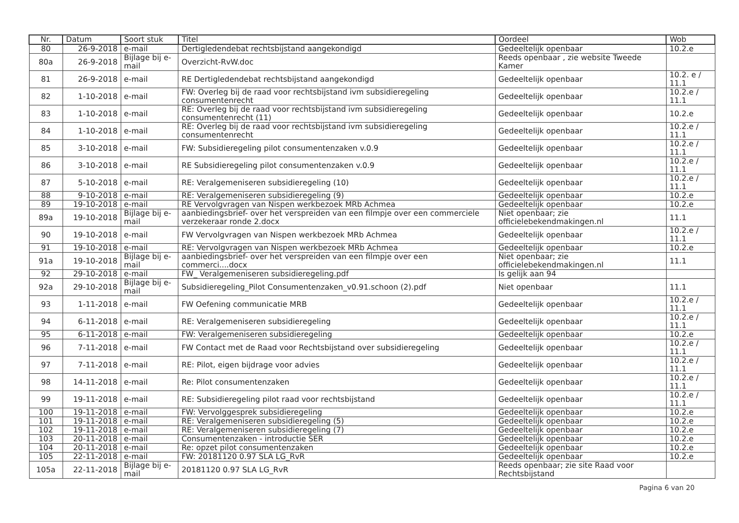| Nr. | Datum | Soort stuk | Titel | Oordeel | Wob |
| --- | --- | --- | --- | --- | --- |
| 80 | 26-9-2018 | e-mail | Dertigledendebat rechtsbijstand aangekondigd | Gedeeltelijk openbaar | 10.2.e |
| 80a | 26-9-2018 | Bijlage bij e-mail | Overzicht-RvW.doc | Reeds openbaar , zie website Tweede Kamer | |
| 81 | 26-9-2018 | e-mail | RE Dertigledendebat rechtsbijstand aangekondigd | Gedeeltelijk openbaar | 10.2. e / 11.1 |
| 82 | 1-10-2018 | e-mail | FW: Overleg bij de raad voor rechtsbijstand ivm subsidieregeling consumentenrecht | Gedeeltelijk openbaar | 10.2.e / 11.1 |
| 83 | 1-10-2018 | e-mail | RE: Overleg bij de raad voor rechtsbijstand ivm subsidieregeling consumentenrecht (11) | Gedeeltelijk openbaar | 10.2.e |
| 84 | 1-10-2018 | e-mail | RE: Overleg bij de raad voor rechtsbijstand ivm subsidieregeling consumentenrecht | Gedeeltelijk openbaar | 10.2.e / 11.1 |
| 85 | 3-10-2018 | e-mail | FW: Subsidieregeling pilot consumentenzaken v.0.9 | Gedeeltelijk openbaar | 10.2.e / 11.1 |
| 86 | 3-10-2018 | e-mail | RE Subsidieregeling pilot consumentenzaken v.0.9 | Gedeeltelijk openbaar | 10.2.e / 11.1 |
| 87 | 5-10-2018 | e-mail | RE: Veralgemeniseren subsidieregeling (10) | Gedeeltelijk openbaar | 10.2.e / 11.1 |
| 88 | 9-10-2018 | e-mail | RE: Veralgemeniseren subsidieregeling (9) | Gedeeltelijk openbaar | 10.2.e |
| 89 | 19-10-2018 | e-mail | RE Vervolgvragen van Nispen werkbezoek MRb Achmea | Gedeeltelijk openbaar | 10.2.e |
| 89a | 19-10-2018 | Bijlage bij e-mail | aanbiedingsbrief- over het verspreiden van een filmpje over een commerciele verzekeraar ronde 2.docx | Niet openbaar; zie officielebekendmakingen.nl | 11.1 |
| 90 | 19-10-2018 | e-mail | FW Vervolgvragen van Nispen werkbezoek MRb Achmea | Gedeeltelijk openbaar | 10.2.e / 11.1 |
| 91 | 19-10-2018 | e-mail | RE: Vervolgvragen van Nispen werkbezoek MRb Achmea | Gedeeltelijk openbaar | 10.2.e |
| 91a | 19-10-2018 | Bijlage bij e-mail | aanbiedingsbrief- over het verspreiden van een filmpje over een commerci....docx | Niet openbaar; zie officielebekendmakingen.nl | 11.1 |
| 92 | 29-10-2018 | e-mail | FW_ Veralgemeniseren subsidieregeling.pdf | Is gelijk aan 94 | |
| 92a | 29-10-2018 | Bijlage bij e-mail | Subsidieregeling_Pilot Consumentenzaken_v0.91.schoon (2).pdf | Niet openbaar | 11.1 |
| 93 | 1-11-2018 | e-mail | FW Oefening communicatie MRB | Gedeeltelijk openbaar | 10.2.e / 11.1 |
| 94 | 6-11-2018 | e-mail | RE: Veralgemeniseren subsidieregeling | Gedeeltelijk openbaar | 10.2.e / 11.1 |
| 95 | 6-11-2018 | e-mail | FW: Veralgemeniseren subsidieregeling | Gedeeltelijk openbaar | 10.2.e |
| 96 | 7-11-2018 | e-mail | FW Contact met de Raad voor Rechtsbijstand over subsidieregeling | Gedeeltelijk openbaar | 10.2.e / 11.1 |
| 97 | 7-11-2018 | e-mail | RE: Pilot, eigen bijdrage voor advies | Gedeeltelijk openbaar | 10.2.e / 11.1 |
| 98 | 14-11-2018 | e-mail | Re: Pilot consumentenzaken | Gedeeltelijk openbaar | 10.2.e / 11.1 |
| 99 | 19-11-2018 | e-mail | RE: Subsidieregeling pilot raad voor rechtsbijstand | Gedeeltelijk openbaar | 10.2.e / 11.1 |
| 100 | 19-11-2018 | e-mail | FW: Vervolggesprek subsidieregeling | Gedeeltelijk openbaar | 10.2.e |
| 101 | 19-11-2018 | e-mail | RE: Veralgemeniseren subsidieregeling (5) | Gedeeltelijk openbaar | 10.2.e |
| 102 | 19-11-2018 | e-mail | RE: Veralgemeniseren subsidieregeling (7) | Gedeeltelijk openbaar | 10.2.e |
| 103 | 20-11-2018 | e-mail | Consumentenzaken - introductie SER | Gedeeltelijk openbaar | 10.2.e |
| 104 | 20-11-2018 | e-mail | Re: opzet pilot consumentenzaken | Gedeeltelijk openbaar | 10.2.e |
| 105 | 22-11-2018 | e-mail | FW: 20181120 0.97 SLA LG_RvR | Gedeeltelijk openbaar | 10.2.e |
| 105a | 22-11-2018 | Bijlage bij e-mail | 20181120 0.97 SLA LG_RvR | Reeds openbaar; zie site Raad voor Rechtsbijstand | |
Pagina 6 van 20